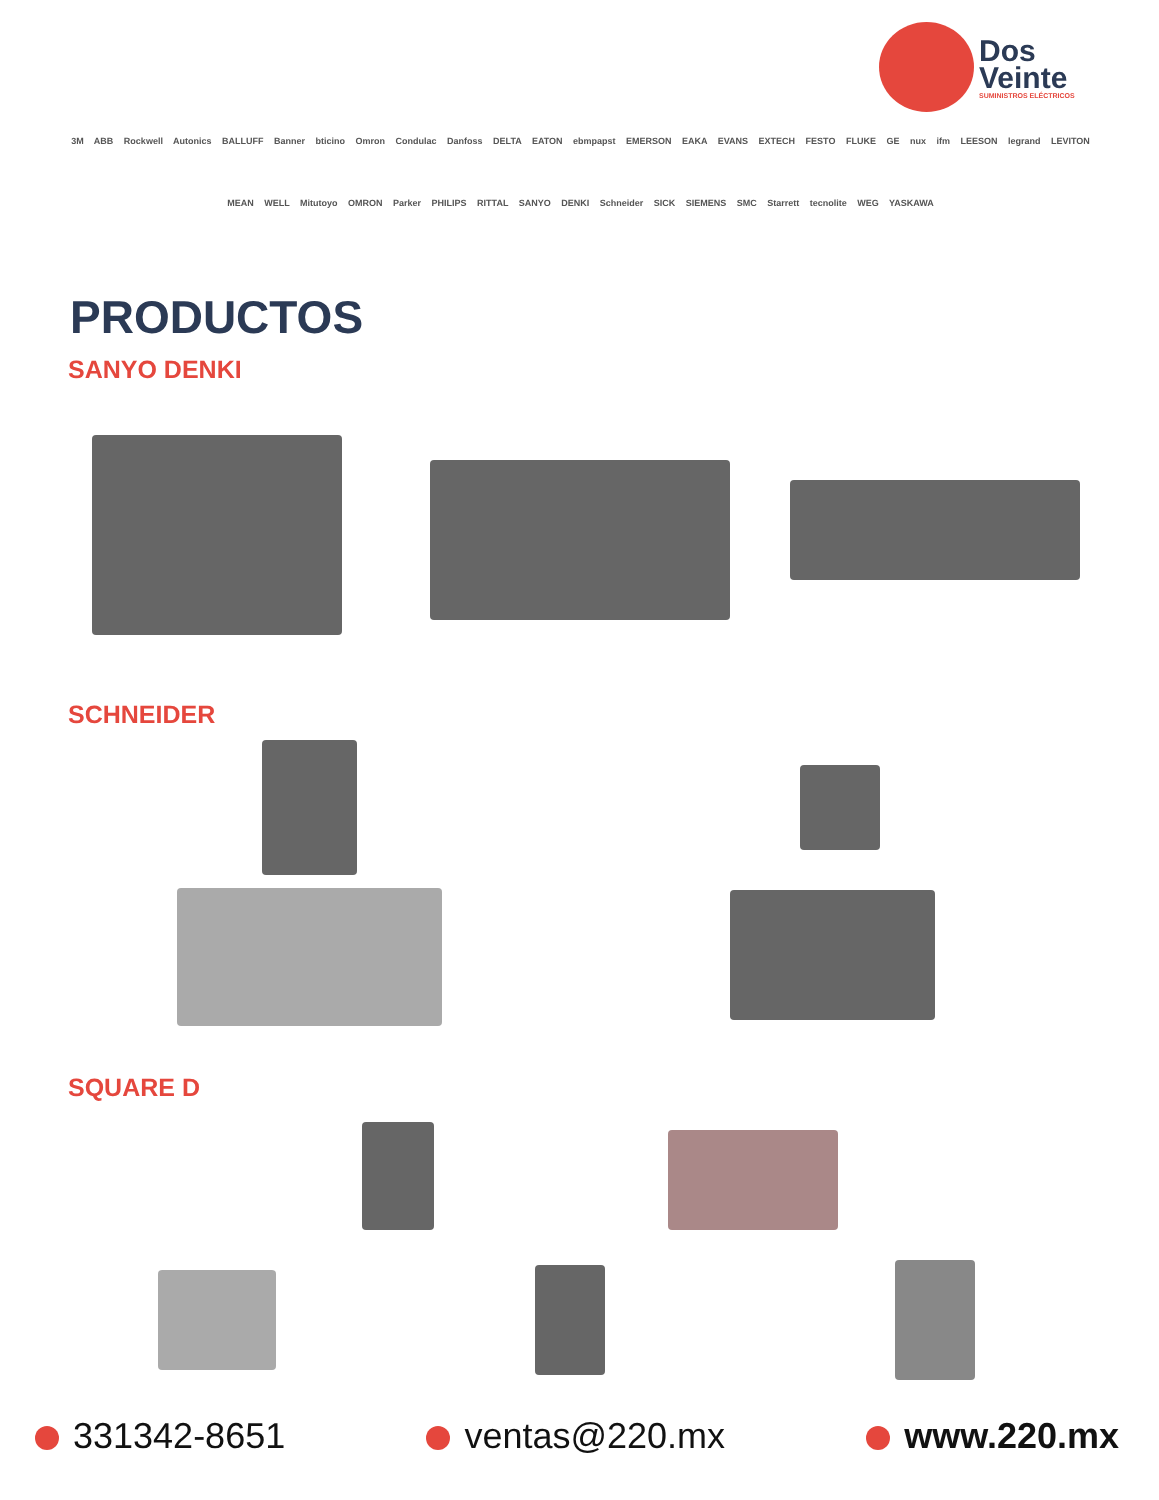Dos
Veinte
SUMINISTROS ELÉCTRICOS
3M ABB Rockwell Autonics BALLUFF Banner bticino Omron Condulac Danfoss DELTA EATON ebmpapst EMERSON EAKA EVANS EXTECH FESTO FLUKE GE nux ifm LEESON legrand LEVITON MEAN WELL Mitutoyo OMRON Parker PHILIPS RITTAL SANYO DENKI Schneider SICK SIEMENS SMC Starrett tecnolite WEG YASKAWA
PRODUCTOS
SANYO DENKI
SCHNEIDER
SQUARE D
331342-8651 ventas@220.mx www.220.mx